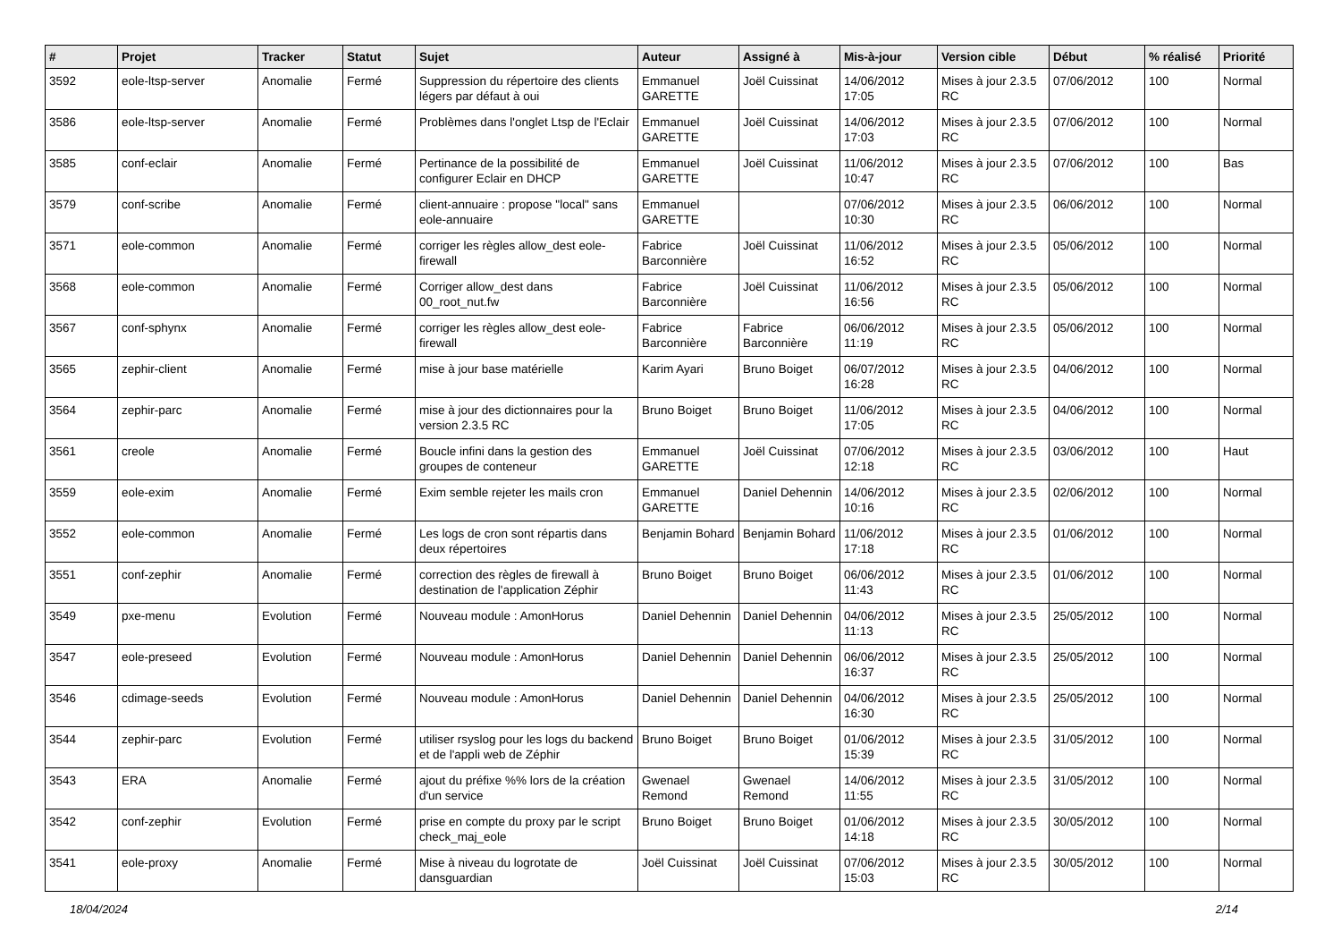| # | Projet | Tracker | Statut | Sujet | Auteur | Assigné à | Mis-à-jour | Version cible | Début | % réalisé | Priorité |
| --- | --- | --- | --- | --- | --- | --- | --- | --- | --- | --- | --- |
| 3592 | eole-ltsp-server | Anomalie | Fermé | Suppression du répertoire des clients légers par défaut à oui | Emmanuel GARETTE | Joël Cuissinat | 14/06/2012 17:05 | Mises à jour 2.3.5 RC | 07/06/2012 | 100 | Normal |
| 3586 | eole-ltsp-server | Anomalie | Fermé | Problèmes dans l'onglet Ltsp de l'Eclair | Emmanuel GARETTE | Joël Cuissinat | 14/06/2012 17:03 | Mises à jour 2.3.5 RC | 07/06/2012 | 100 | Normal |
| 3585 | conf-eclair | Anomalie | Fermé | Pertinance de la possibilité de configurer Eclair en DHCP | Emmanuel GARETTE | Joël Cuissinat | 11/06/2012 10:47 | Mises à jour 2.3.5 RC | 07/06/2012 | 100 | Bas |
| 3579 | conf-scribe | Anomalie | Fermé | client-annuaire : propose "local" sans eole-annuaire | Emmanuel GARETTE | | 07/06/2012 10:30 | Mises à jour 2.3.5 RC | 06/06/2012 | 100 | Normal |
| 3571 | eole-common | Anomalie | Fermé | corriger les règles allow_dest eole-firewall | Fabrice Barconnière | Joël Cuissinat | 11/06/2012 16:52 | Mises à jour 2.3.5 RC | 05/06/2012 | 100 | Normal |
| 3568 | eole-common | Anomalie | Fermé | Corriger allow_dest dans 00_root_nut.fw | Fabrice Barconnière | Joël Cuissinat | 11/06/2012 16:56 | Mises à jour 2.3.5 RC | 05/06/2012 | 100 | Normal |
| 3567 | conf-sphynx | Anomalie | Fermé | corriger les règles allow_dest eole-firewall | Fabrice Barconnière | Fabrice Barconnière | 06/06/2012 11:19 | Mises à jour 2.3.5 RC | 05/06/2012 | 100 | Normal |
| 3565 | zephir-client | Anomalie | Fermé | mise à jour base matérielle | Karim Ayari | Bruno Boiget | 06/07/2012 16:28 | Mises à jour 2.3.5 RC | 04/06/2012 | 100 | Normal |
| 3564 | zephir-parc | Anomalie | Fermé | mise à jour des dictionnaires pour la version 2.3.5 RC | Bruno Boiget | Bruno Boiget | 11/06/2012 17:05 | Mises à jour 2.3.5 RC | 04/06/2012 | 100 | Normal |
| 3561 | creole | Anomalie | Fermé | Boucle infini dans la gestion des groupes de conteneur | Emmanuel GARETTE | Joël Cuissinat | 07/06/2012 12:18 | Mises à jour 2.3.5 RC | 03/06/2012 | 100 | Haut |
| 3559 | eole-exim | Anomalie | Fermé | Exim semble rejeter les mails cron | Emmanuel GARETTE | Daniel Dehennin | 14/06/2012 10:16 | Mises à jour 2.3.5 RC | 02/06/2012 | 100 | Normal |
| 3552 | eole-common | Anomalie | Fermé | Les logs de cron sont répartis dans deux répertoires | Benjamin Bohard | Benjamin Bohard | 11/06/2012 17:18 | Mises à jour 2.3.5 RC | 01/06/2012 | 100 | Normal |
| 3551 | conf-zephir | Anomalie | Fermé | correction des règles de firewall à destination de l'application Zéphir | Bruno Boiget | Bruno Boiget | 06/06/2012 11:43 | Mises à jour 2.3.5 RC | 01/06/2012 | 100 | Normal |
| 3549 | pxe-menu | Evolution | Fermé | Nouveau module : AmonHorus | Daniel Dehennin | Daniel Dehennin | 04/06/2012 11:13 | Mises à jour 2.3.5 RC | 25/05/2012 | 100 | Normal |
| 3547 | eole-preseed | Evolution | Fermé | Nouveau module : AmonHorus | Daniel Dehennin | Daniel Dehennin | 06/06/2012 16:37 | Mises à jour 2.3.5 RC | 25/05/2012 | 100 | Normal |
| 3546 | cdimage-seeds | Evolution | Fermé | Nouveau module : AmonHorus | Daniel Dehennin | Daniel Dehennin | 04/06/2012 16:30 | Mises à jour 2.3.5 RC | 25/05/2012 | 100 | Normal |
| 3544 | zephir-parc | Evolution | Fermé | utiliser rsyslog pour les logs du backend et de l'appli web de Zéphir | Bruno Boiget | Bruno Boiget | 01/06/2012 15:39 | Mises à jour 2.3.5 RC | 31/05/2012 | 100 | Normal |
| 3543 | ERA | Anomalie | Fermé | ajout du préfixe %% lors de la création d'un service | Gwenael Remond | Gwenael Remond | 14/06/2012 11:55 | Mises à jour 2.3.5 RC | 31/05/2012 | 100 | Normal |
| 3542 | conf-zephir | Evolution | Fermé | prise en compte du proxy par le script check_maj_eole | Bruno Boiget | Bruno Boiget | 01/06/2012 14:18 | Mises à jour 2.3.5 RC | 30/05/2012 | 100 | Normal |
| 3541 | eole-proxy | Anomalie | Fermé | Mise à niveau du logrotate de dansguardian | Joël Cuissinat | Joël Cuissinat | 07/06/2012 15:03 | Mises à jour 2.3.5 RC | 30/05/2012 | 100 | Normal |
18/04/2024 2/14